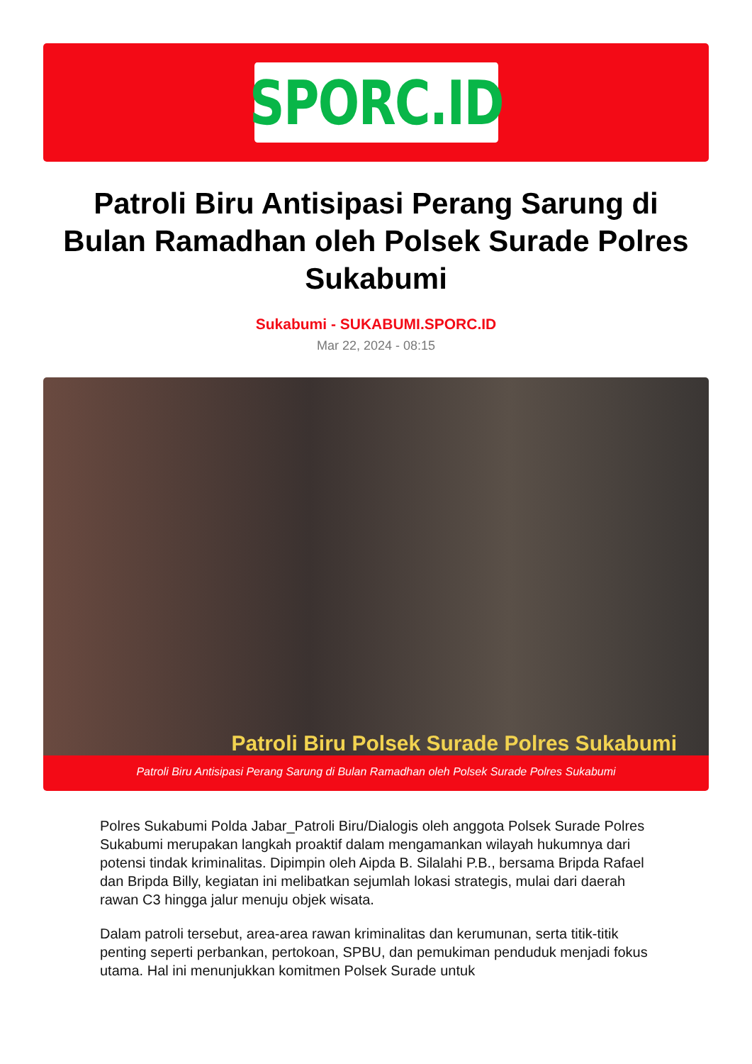SPORC.ID
Patroli Biru Antisipasi Perang Sarung di Bulan Ramadhan oleh Polsek Surade Polres Sukabumi
Sukabumi - SUKABUMI.SPORC.ID
Mar 22, 2024 - 08:15
Patroli Biru Polsek Surade Polres Sukabumi
Patroli Biru Antisipasi Perang Sarung di Bulan Ramadhan oleh Polsek Surade Polres Sukabumi
Polres Sukabumi Polda Jabar_Patroli Biru/Dialogis oleh anggota Polsek Surade Polres Sukabumi merupakan langkah proaktif dalam mengamankan wilayah hukumnya dari potensi tindak kriminalitas. Dipimpin oleh Aipda B. Silalahi P.B., bersama Bripda Rafael dan Bripda Billy, kegiatan ini melibatkan sejumlah lokasi strategis, mulai dari daerah rawan C3 hingga jalur menuju objek wisata.
Dalam patroli tersebut, area-area rawan kriminalitas dan kerumunan, serta titik-titik penting seperti perbankan, pertokoan, SPBU, dan pemukiman penduduk menjadi fokus utama. Hal ini menunjukkan komitmen Polsek Surade untuk